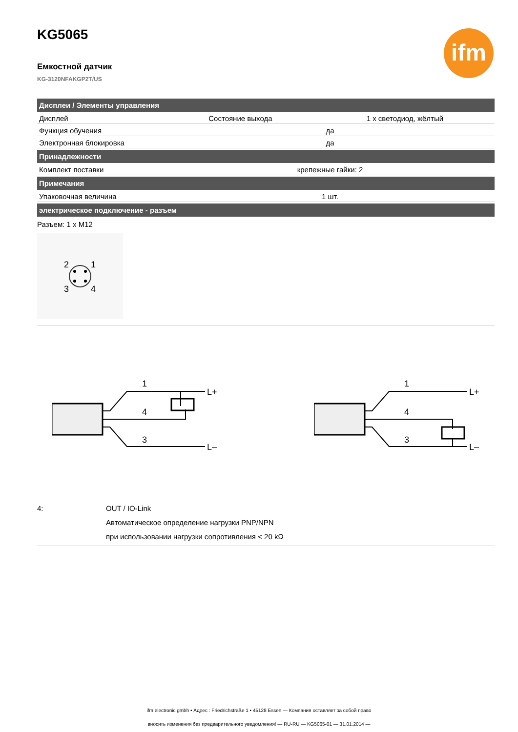ifm
KG5065
Емкостной датчик
KG-3120NFAKGP2T/US
| Дисплеи / Элементы управления | | |
| --- | --- | --- |
| Дисплей | Состояние выхода | 1 x светодиод, жёлтый |
| Функция обучения | да | |
| Электронная блокировка | да | |
| Принадлежности | | |
| Комплект поставки | крепежные гайки: 2 | |
| Примечания | | |
| Упаковочная величина | 1 шт. | |
| электрическое подключение - разъем | | |
Разъем: 1 x M12
2
1
3
4
1
4
3
L+
L–
1
4
3
L+
L–
4: OUT / IO-Link
Автоматическое определение нагрузки PNP/NPN
при использовании нагрузки сопротивления < 20 kΩ
ifm electronic gmbh • Адрес : Friedrichstraße 1 • 45128 Essen — Компания оставляет за собой право
вносить изменения без предварительного уведомления! — RU-RU — KG5065-01 — 31.01.2014 —